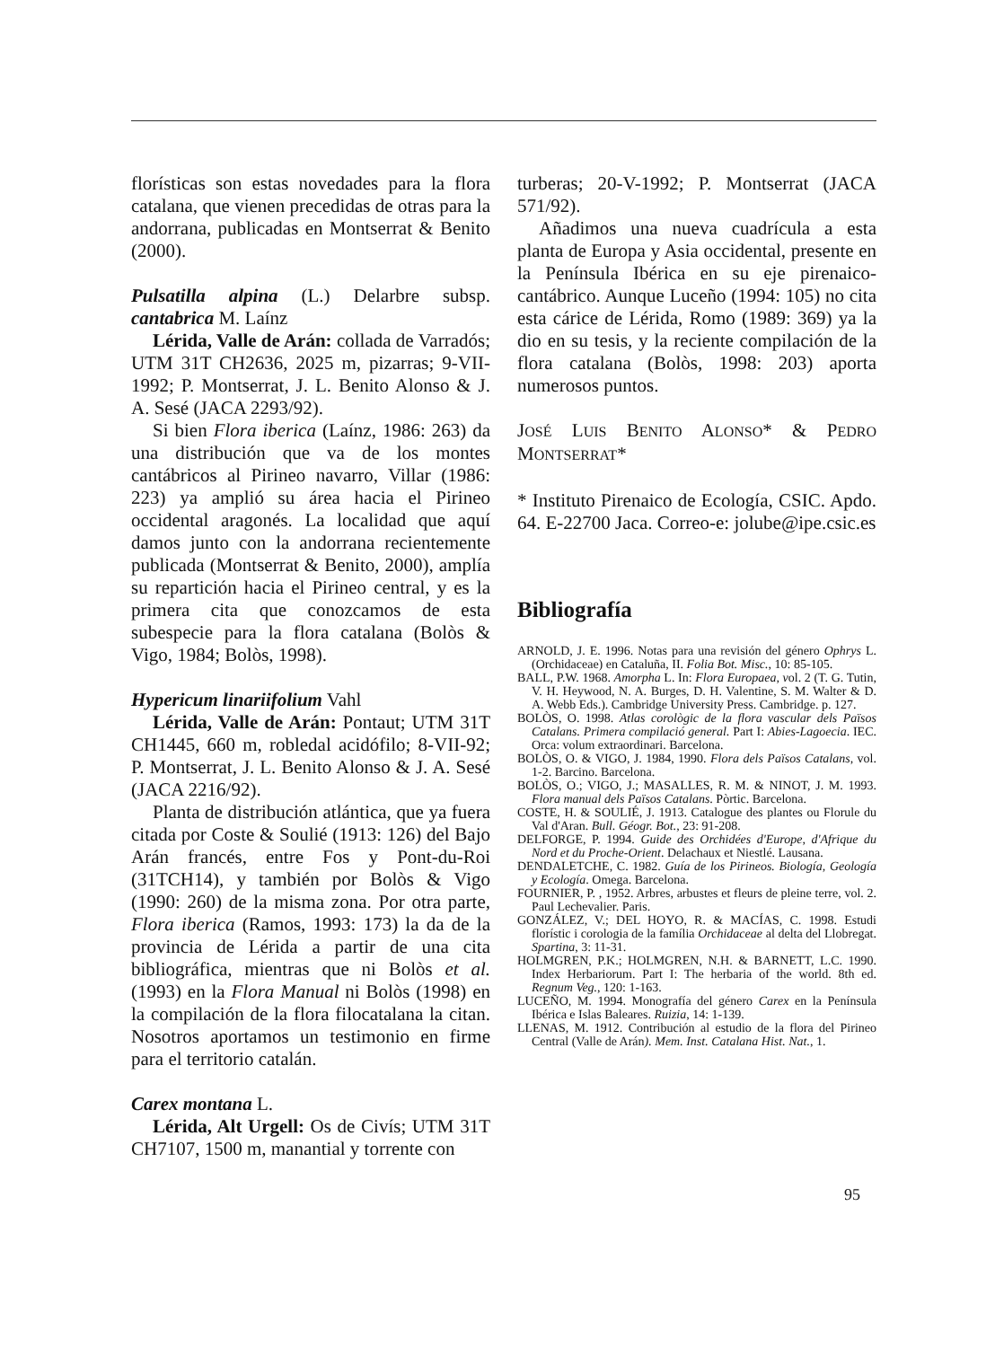florísticas son estas novedades para la flora catalana, que vienen precedidas de otras para la andorrana, publicadas en Montserrat & Benito (2000).
Pulsatilla alpina (L.) Delarbre subsp. cantabrica M. Laínz
Lérida, Valle de Arán: collada de Varradós; UTM 31T CH2636, 2025 m, pizarras; 9-VII-1992; P. Montserrat, J. L. Benito Alonso & J. A. Sesé (JACA 2293/92).
Si bien Flora iberica (Laínz, 1986: 263) da una distribución que va de los montes cantábricos al Pirineo navarro, Villar (1986: 223) ya amplió su área hacia el Pirineo occidental aragonés. La localidad que aquí damos junto con la andorrana recientemente publicada (Montserrat & Benito, 2000), amplía su repartición hacia el Pirineo central, y es la primera cita que conozcamos de esta subespecie para la flora catalana (Bolòs & Vigo, 1984; Bolòs, 1998).
Hypericum linariifolium Vahl
Lérida, Valle de Arán: Pontaut; UTM 31T CH1445, 660 m, robledal acidófilo; 8-VII-92; P. Montserrat, J. L. Benito Alonso & J. A. Sesé (JACA 2216/92).
Planta de distribución atlántica, que ya fuera citada por Coste & Soulié (1913: 126) del Bajo Arán francés, entre Fos y Pont-du-Roi (31TCH14), y también por Bolòs & Vigo (1990: 260) de la misma zona. Por otra parte, Flora iberica (Ramos, 1993: 173) la da de la provincia de Lérida a partir de una cita bibliográfica, mientras que ni Bolòs et al. (1993) en la Flora Manual ni Bolòs (1998) en la compilación de la flora filocatalana la citan. Nosotros aportamos un testimonio en firme para el territorio catalán.
Carex montana L.
Lérida, Alt Urgell: Os de Civís; UTM 31T CH7107, 1500 m, manantial y torrente con
turberas; 20-V-1992; P. Montserrat (JACA 571/92).
Añadimos una nueva cuadrícula a esta planta de Europa y Asia occidental, presente en la Península Ibérica en su eje pirenaico-cantábrico. Aunque Luceño (1994: 105) no cita esta cárice de Lérida, Romo (1989: 369) ya la dio en su tesis, y la reciente compilación de la flora catalana (Bolòs, 1998: 203) aporta numerosos puntos.
JOSÉ LUIS BENITO ALONSO* & PEDRO MONTSERRAT*
* Instituto Pirenaico de Ecología, CSIC. Apdo. 64. E-22700 Jaca. Correo-e: jolube@ipe.csic.es
Bibliografía
ARNOLD, J. E. 1996. Notas para una revisión del género Ophrys L. (Orchidaceae) en Cataluña, II. Folia Bot. Misc., 10: 85-105.
BALL, P.W. 1968. Amorpha L. In: Flora Europaea, vol. 2 (T. G. Tutin, V. H. Heywood, N. A. Burges, D. H. Valentine, S. M. Walter & D. A. Webb Eds.). Cambridge University Press. Cambridge. p. 127.
BOLÒS, O. 1998. Atlas corològic de la flora vascular dels Països Catalans. Primera compilació general. Part I: Abies-Lagoecia. IEC. Orca: volum extraordinari. Barcelona.
BOLÒS, O. & VIGO, J. 1984, 1990. Flora dels Països Catalans, vol. 1-2. Barcino. Barcelona.
BOLÒS, O.; VIGO, J.; MASALLES, R. M. & NINOT, J. M. 1993. Flora manual dels Països Catalans. Pòrtic. Barcelona.
COSTE, H. & SOULIÉ, J. 1913. Catalogue des plantes ou Florule du Val d'Aran. Bull. Géogr. Bot., 23: 91-208.
DELFORGE, P. 1994. Guide des Orchidées d'Europe, d'Afrique du Nord et du Proche-Orient. Delachaux et Niestlé. Lausana.
DENDALETCHE, C. 1982. Guía de los Pirineos. Biología, Geología y Ecología. Omega. Barcelona.
FOURNIER, P. , 1952. Arbres, arbustes et fleurs de pleine terre, vol. 2. Paul Lechevalier. Paris.
GONZÁLEZ, V.; DEL HOYO, R. & MACÍAS, C. 1998. Estudi florístic i corologia de la família Orchidaceae al delta del Llobregat. Spartina, 3: 11-31.
HOLMGREN, P.K.; HOLMGREN, N.H. & BARNETT, L.C. 1990. Index Herbariorum. Part I: The herbaria of the world. 8th ed. Regnum Veg., 120: 1-163.
LUCEÑO, M. 1994. Monografía del género Carex en la Península Ibérica e Islas Baleares. Ruizia, 14: 1-139.
LLENAS, M. 1912. Contribución al estudio de la flora del Pirineo Central (Valle de Arán). Mem. Inst. Catalana Hist. Nat., 1.
95